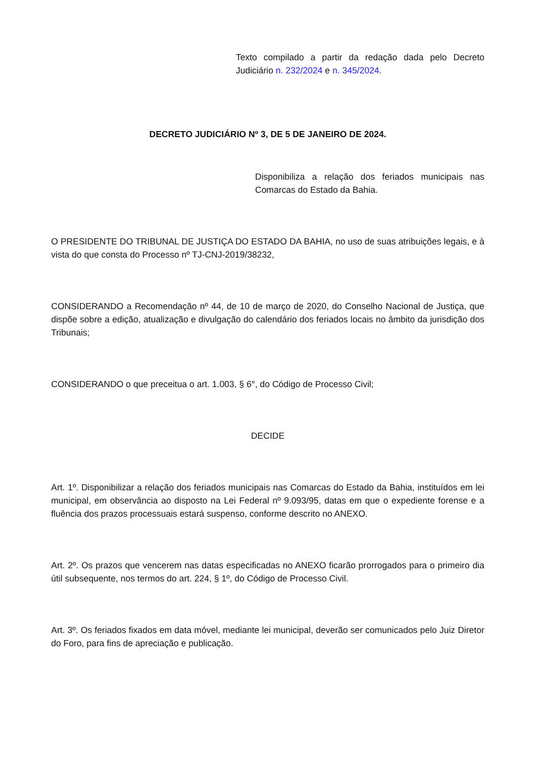Texto compilado a partir da redação dada pelo Decreto Judiciário n. 232/2024 e n. 345/2024.
DECRETO JUDICIÁRIO Nº 3, DE 5 DE JANEIRO DE 2024.
Disponibiliza a relação dos feriados municipais nas Comarcas do Estado da Bahia.
O PRESIDENTE DO TRIBUNAL DE JUSTIÇA DO ESTADO DA BAHIA, no uso de suas atribuições legais, e à vista do que consta do Processo nº TJ-CNJ-2019/38232,
CONSIDERANDO a Recomendação nº 44, de 10 de março de 2020, do Conselho Nacional de Justiça, que dispõe sobre a edição, atualização e divulgação do calendário dos feriados locais no âmbito da jurisdição dos Tribunais;
CONSIDERANDO o que preceitua o art. 1.003, § 6°, do Código de Processo Civil;
DECIDE
Art. 1º. Disponibilizar a relação dos feriados municipais nas Comarcas do Estado da Bahia, instituídos em lei municipal, em observância ao disposto na Lei Federal nº 9.093/95, datas em que o expediente forense e a fluência dos prazos processuais estará suspenso, conforme descrito no ANEXO.
Art. 2º. Os prazos que vencerem nas datas especificadas no ANEXO ficarão prorrogados para o primeiro dia útil subsequente, nos termos do art. 224, § 1º, do Código de Processo Civil.
Art. 3º. Os feriados fixados em data móvel, mediante lei municipal, deverão ser comunicados pelo Juiz Diretor do Foro, para fins de apreciação e publicação.